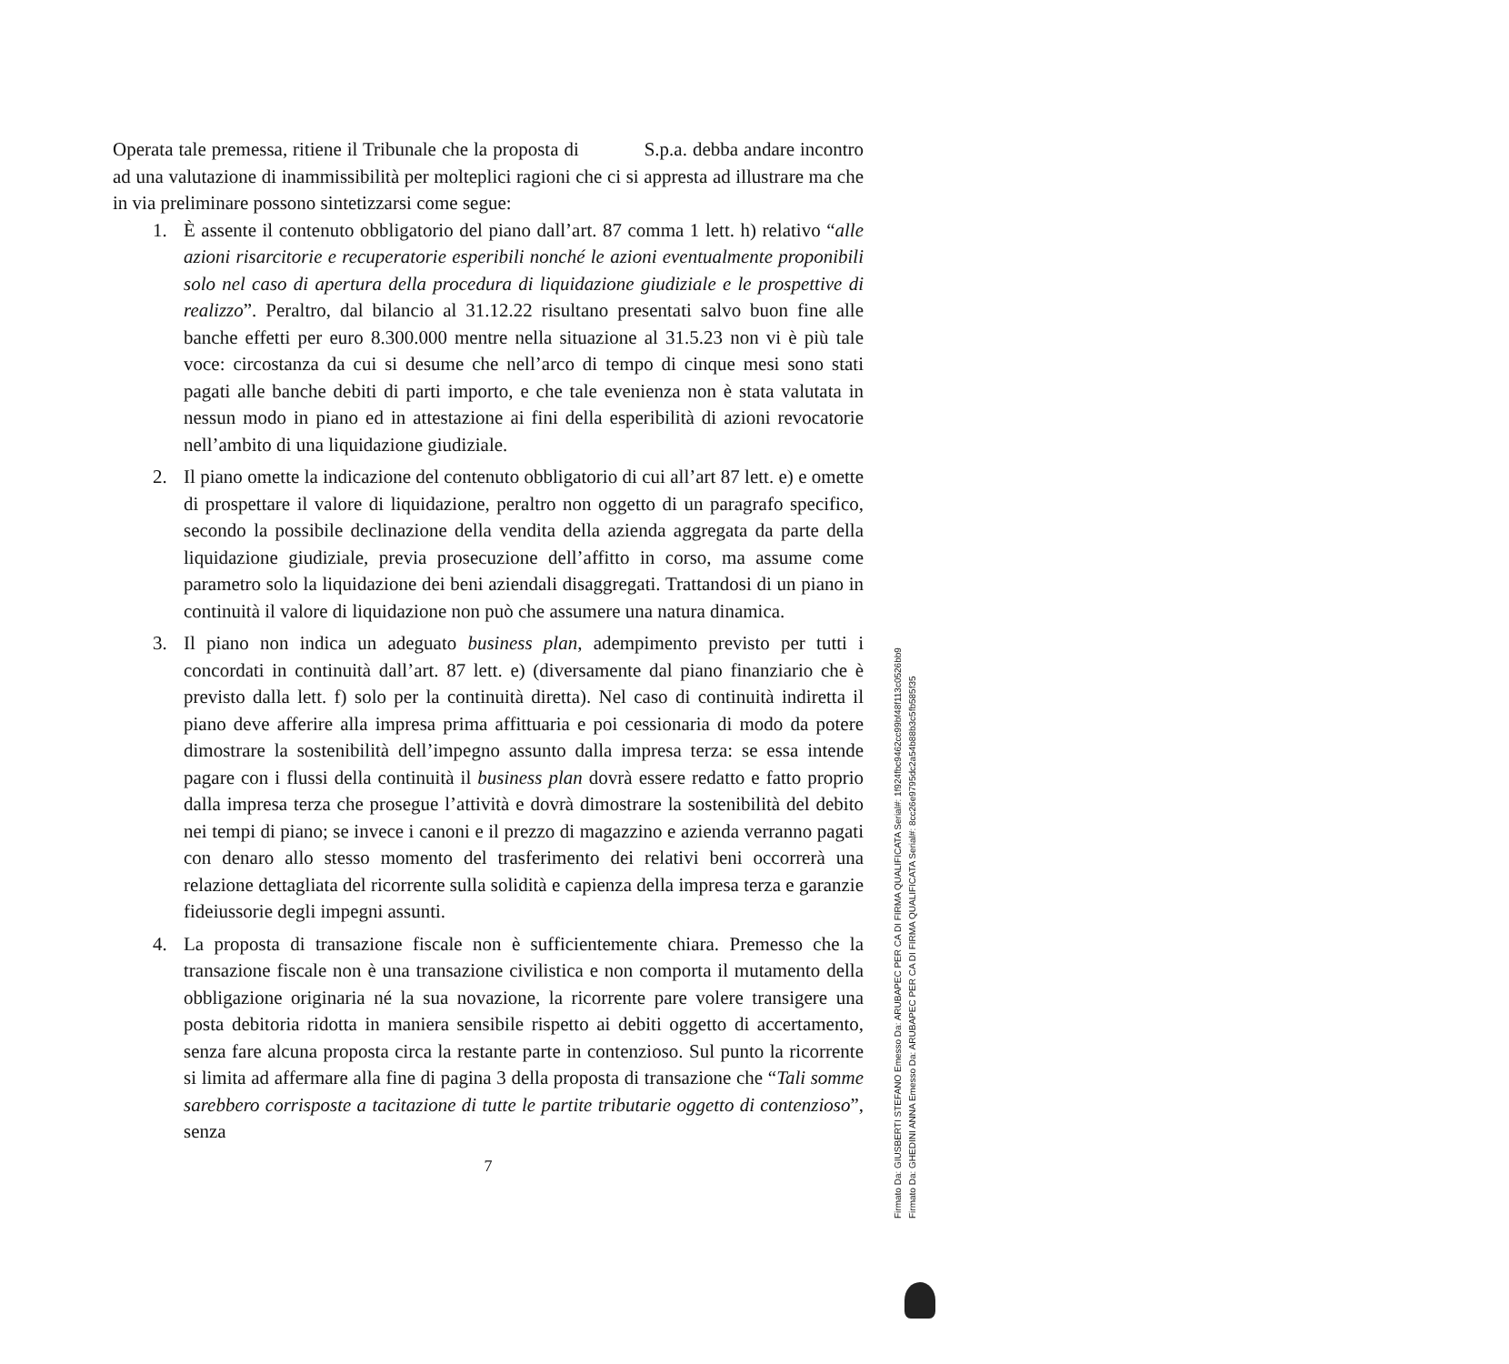Operata tale premessa, ritiene il Tribunale che la proposta di S.p.a. debba andare incontro ad una valutazione di inammissibilità per molteplici ragioni che ci si appresta ad illustrare ma che in via preliminare possono sintetizzarsi come segue:
1. È assente il contenuto obbligatorio del piano dall’art. 87 comma 1 lett. h) relativo “alle azioni risarcitorie e recuperatorie esperibili nonché le azioni eventualmente proponibili solo nel caso di apertura della procedura di liquidazione giudiziale e le prospettive di realizzo”. Peraltro, dal bilancio al 31.12.22 risultano presentati salvo buon fine alle banche effetti per euro 8.300.000 mentre nella situazione al 31.5.23 non vi è più tale voce: circostanza da cui si desume che nell’arco di tempo di cinque mesi sono stati pagati alle banche debiti di parti importo, e che tale evenienza non è stata valutata in nessun modo in piano ed in attestazione ai fini della esperibilità di azioni revocatorie nell’ambito di una liquidazione giudiziale.
2. Il piano omette la indicazione del contenuto obbligatorio di cui all’art 87 lett. e) e omette di prospettare il valore di liquidazione, peraltro non oggetto di un paragrafo specifico, secondo la possibile declinazione della vendita della azienda aggregata da parte della liquidazione giudiziale, previa prosecuzione dell’affitto in corso, ma assume come parametro solo la liquidazione dei beni aziendali disaggregati. Trattandosi di un piano in continuità il valore di liquidazione non può che assumere una natura dinamica.
3. Il piano non indica un adeguato business plan, adempimento previsto per tutti i concordati in continuità dall’art. 87 lett. e) (diversamente dal piano finanziario che è previsto dalla lett. f) solo per la continuità diretta). Nel caso di continuità indiretta il piano deve afferire alla impresa prima affittuaria e poi cessionaria di modo da potere dimostrare la sostenibilità dell’impegno assunto dalla impresa terza: se essa intende pagare con i flussi della continuità il business plan dovrà essere redatto e fatto proprio dalla impresa terza che prosegue l’attività e dovrà dimostrare la sostenibilità del debito nei tempi di piano; se invece i canoni e il prezzo di magazzino e azienda verranno pagati con denaro allo stesso momento del trasferimento dei relativi beni occorrerà una relazione dettagliata del ricorrente sulla solidità e capienza della impresa terza e garanzie fideiussorie degli impegni assunti.
4. La proposta di transazione fiscale non è sufficientemente chiara. Premesso che la transazione fiscale non è una transazione civilistica e non comporta il mutamento della obbligazione originaria né la sua novazione, la ricorrente pare volere transigere una posta debitoria ridotta in maniera sensibile rispetto ai debiti oggetto di accertamento, senza fare alcuna proposta circa la restante parte in contenzioso. Sul punto la ricorrente si limita ad affermare alla fine di pagina 3 della proposta di transazione che “Tali somme sarebbero corrisposte a tacitazione di tutte le partite tributarie oggetto di contenzioso”, senza
7
Firmato Da: GIUSBERTI STEFANO Emesso Da: ARUBAPEC PER CA DI FIRMA QUALIFICATA Serial#: 1f924fbc9462cc99bf48f113c0526bb9
Firmato Da: GHEDINI ANNA Emesso Da: ARUBAPEC PER CA DI FIRMA QUALIFICATA Serial#: 8cc26e9795dc2a54b88b3c5fb585f35